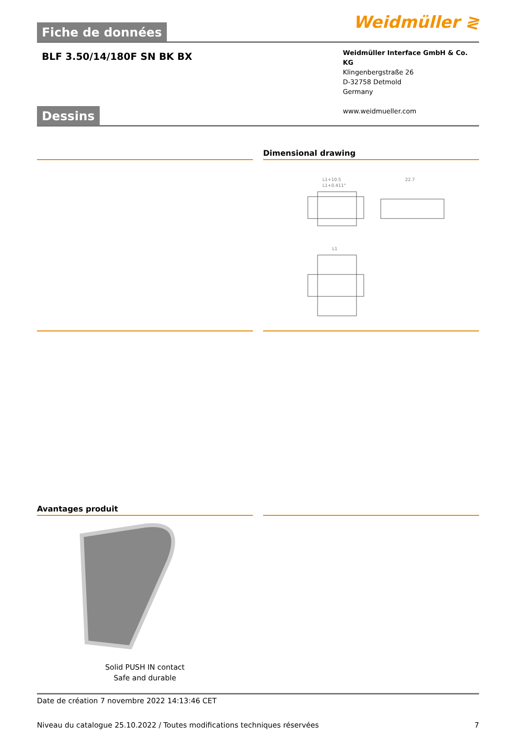Fiche de données
Weidmüller ≷
BLF 3.50/14/180F SN BK BX
Weidmüller Interface GmbH & Co. KG
Klingenbergstraße 26
D-32758 Detmold
Germany
www.weidmueller.com
Dessins
Dimensional drawing
L1+10.5
L1+0.411"
22.7
L1
Avantages produit
Solid PUSH IN contact
Safe and durable
Date de création 7 novembre 2022 14:13:46 CET
Niveau du catalogue 25.10.2022 / Toutes modifications techniques réservées 7